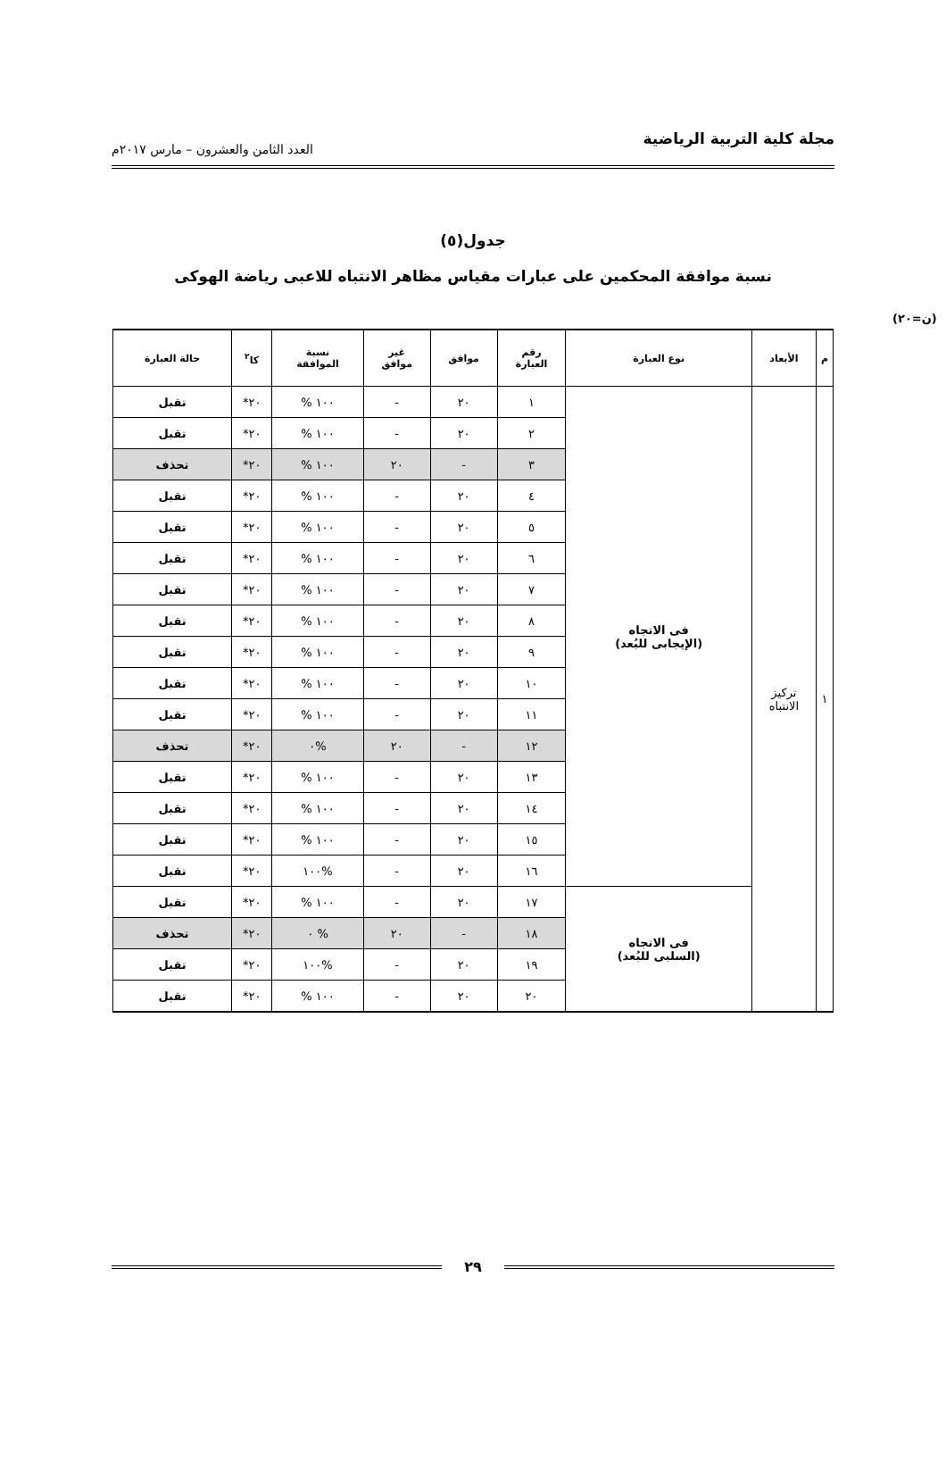مجلة كلية التربية الرياضية العدد الثامن والعشرون – مارس ٢٠١٧م
جدول(٥)
نسبة موافقة المحكمين على عبارات مقياس مظاهر الانتباه للاعبى رياضة الهوكى
(ن=٢٠)
| م | الأبعاد | نوع العبارة | رقم العبارة | موافق | غير موافق | نسبة الموافقة | كا<sup>٢</sup> | حالة العبارة |
| --- | --- | --- | --- | --- | --- | --- | --- | --- |
| ١ | تركيز الانتباه | فى الاتجاه (الإيجابى للبُعد) | ١ | ٢٠ | - | ١٠٠ % | ٢٠* | تقبل |
| | | | ٢ | ٢٠ | - | ١٠٠ % | ٢٠* | تقبل |
| | | | ٣ | - | ٢٠ | ١٠٠ % | ٢٠* | تحذف |
| | | | ٤ | ٢٠ | - | ١٠٠ % | ٢٠* | تقبل |
| | | | ٥ | ٢٠ | - | ١٠٠ % | ٢٠* | تقبل |
| | | | ٦ | ٢٠ | - | ١٠٠ % | ٢٠* | تقبل |
| | | | ٧ | ٢٠ | - | ١٠٠ % | ٢٠* | تقبل |
| | | | ٨ | ٢٠ | - | ١٠٠ % | ٢٠* | تقبل |
| | | | ٩ | ٢٠ | - | ١٠٠ % | ٢٠* | تقبل |
| | | | ١٠ | ٢٠ | - | ١٠٠ % | ٢٠* | تقبل |
| | | | ١١ | ٢٠ | - | ١٠٠ % | ٢٠* | تقبل |
| | | | ١٢ | - | ٢٠ | %٠ | ٢٠* | تحذف |
| | | | ١٣ | ٢٠ | - | ١٠٠ % | ٢٠* | تقبل |
| | | | ١٤ | ٢٠ | - | ١٠٠ % | ٢٠* | تقبل |
| | | | ١٥ | ٢٠ | - | ١٠٠ % | ٢٠* | تقبل |
| | | | ١٦ | ٢٠ | - | %١٠٠ | ٢٠* | تقبل |
| | | فى الاتجاه (السلبى للبُعد) | ١٧ | ٢٠ | - | ١٠٠ % | ٢٠* | تقبل |
| | | | ١٨ | - | ٢٠ | % ٠ | ٢٠* | تحذف |
| | | | ١٩ | ٢٠ | - | %١٠٠ | ٢٠* | تقبل |
| | | | ٢٠ | ٢٠ | - | ١٠٠ % | ٢٠* | تقبل |
٢٩